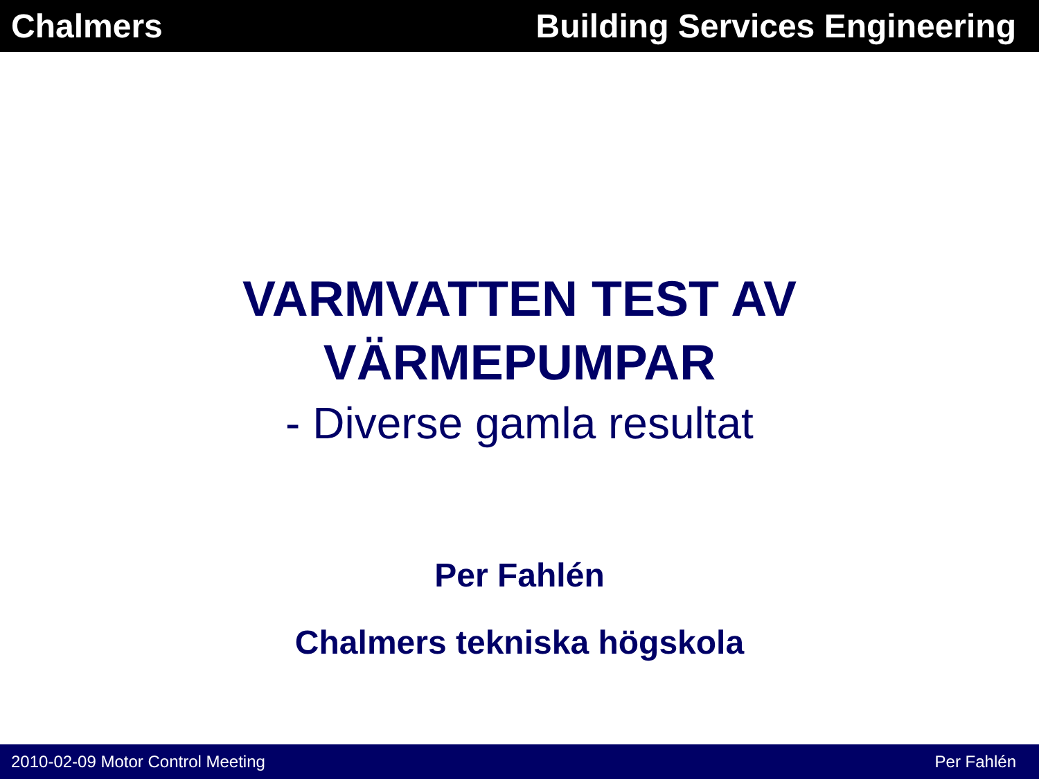Chalmers Building Services Engineering
VARMVATTEN TEST AV
VÄRMEPUMPAR
- Diverse gamla resultat
Per Fahlén
Chalmers tekniska högskola
2010-02-09 Motor Control Meeting Per Fahlén